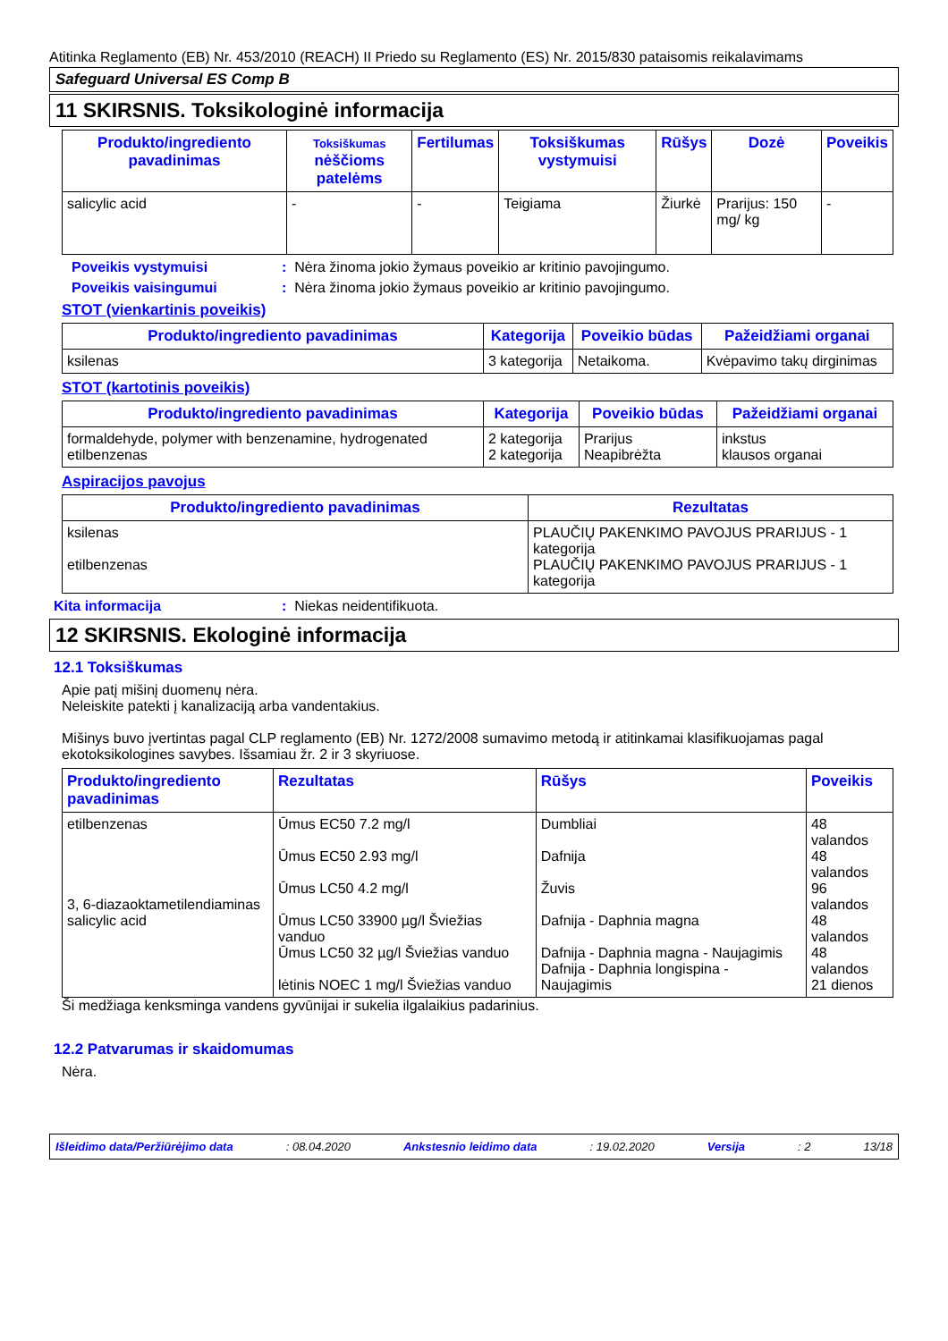Atitinka Reglamento (EB) Nr. 453/2010 (REACH) II Priedo su Reglamento (ES) Nr. 2015/830 pataisomis reikalavimams
Safeguard Universal ES Comp B
11 SKIRSNIS. Toksikologinė informacija
| Produkto/ingrediento pavadinimas | Toksiškumas nėščioms patelėms | Fertilumas | Toksiškumas vystymuisi | Rūšys | Dozė | Poveikis |
| --- | --- | --- | --- | --- | --- | --- |
| salicylic acid | - | - | Teigiama | Žiurkė | Prarijus: 150 mg/ kg | - |
Poveikis vystymuisi: Nėra žinoma jokio žymaus poveikio ar kritinio pavojingumo.
Poveikis vaisingumui: Nėra žinoma jokio žymaus poveikio ar kritinio pavojingumo.
STOT (vienkartinis poveikis)
| Produkto/ingrediento pavadinimas | Kategorija | Poveikio būdas | Pažeidžiami organai |
| --- | --- | --- | --- |
| ksilenas | 3 kategorija | Netaikoma. | Kvėpavimo takų dirginimas |
STOT (kartotinis poveikis)
| Produkto/ingrediento pavadinimas | Kategorija | Poveikio būdas | Pažeidžiami organai |
| --- | --- | --- | --- |
| formaldehyde, polymer with benzenamine, hydrogenated etilbenzenas | 2 kategorija 2 kategorija | Prarijus Neapibrėžta | inkstus klausos organai |
Aspiracijos pavojus
| Produkto/ingrediento pavadinimas | Rezultatas |
| --- | --- |
| ksilenas etilbenzenas | PLAUČIŲ PAKENKIMO PAVOJUS PRARIJUS - 1 kategorija PLAUČIŲ PAKENKIMO PAVOJUS PRARIJUS - 1 kategorija |
Kita informacija: Niekas neidentifikuota.
12 SKIRSNIS. Ekologinė informacija
12.1 Toksiškumas
Apie patį mišinį duomenų nėra.
Neleiskite patekti į kanalizaciją arba vandentakius.
Mišinys buvo įvertintas pagal CLP reglamento (EB) Nr. 1272/2008 sumavimo metodą ir atitinkamai klasifikuojamas pagal ekotoksikologines savybes. Išsamiau žr. 2 ir 3 skyriuose.
| Produkto/ingrediento pavadinimas | Rezultatas | Rūšys | Poveikis |
| --- | --- | --- | --- |
| etilbenzenas 3, 6-diazaoktametilendiaminas salicylic acid | Ūmus EC50 7.2 mg/l Ūmus EC50 2.93 mg/l Ūmus LC50 4.2 mg/l Ūmus LC50 33900 µg/l Šviežias vanduo Ūmus LC50 32 µg/l Šviežias vanduo lėtinis NOEC 1 mg/l Šviežias vanduo | Dumbliai Dafnija Žuvis Dafnija - Daphnia magna Dafnija - Daphnia magna - Naujagimis Dafnija - Daphnia longispina - Naujagimis | 48 valandos 48 valandos 96 valandos 48 valandos 48 valandos 21 dienos |
Ši medžiaga kenksminga vandens gyvūnijai ir sukelia ilgalaikius padarinius.
12.2 Patvarumas ir skaidomumas
Nėra.
Išleidimo data/Peržiūrėjimo data: 08.04.2020 Ankstesnio leidimo data: 19.02.2020 Versija: 2 13/18